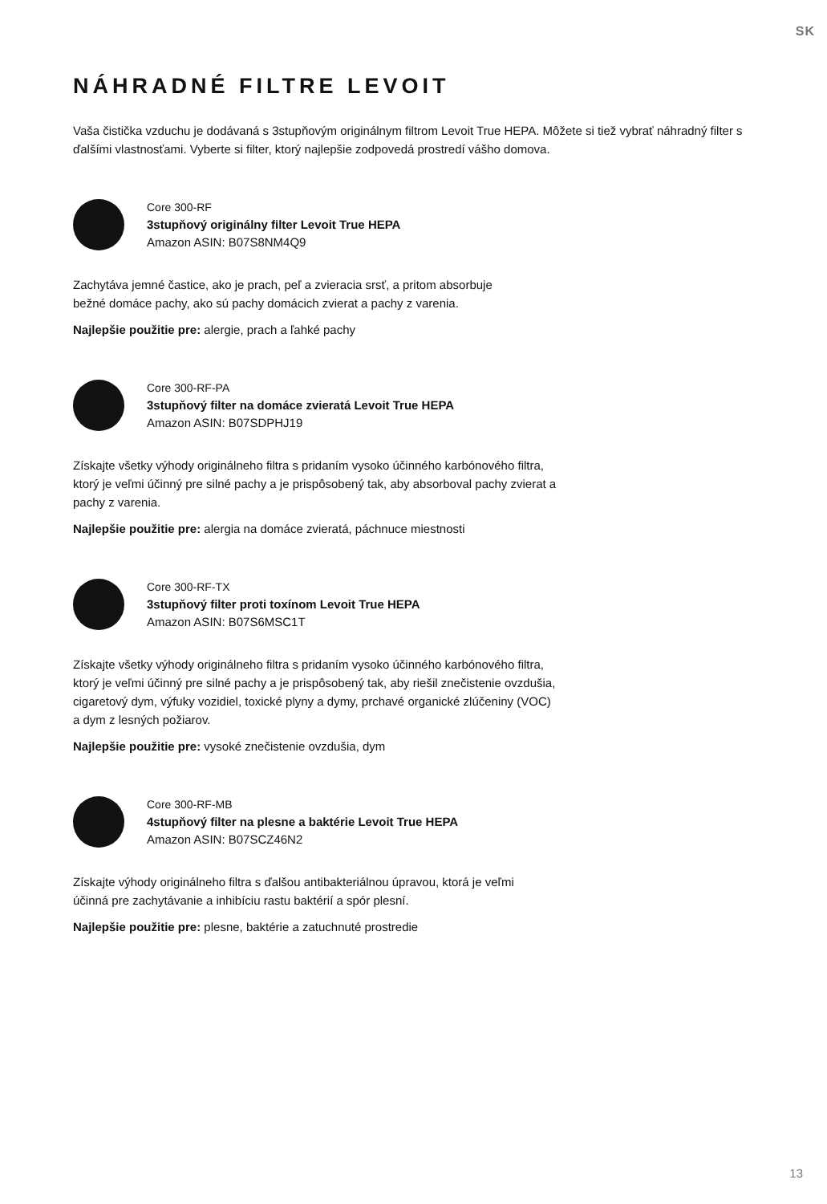SK
NÁHRADNÉ FILTRE LEVOIT
Vaša čistička vzduchu je dodávaná s 3stupňovým originálnym filtrom Levoit True HEPA. Môžete si tiež vybrať náhradný filter s ďalšími vlastnosťami. Vyberte si filter, ktorý najlepšie zodpovedá prostredí vášho domova.
Core 300-RF
3stupňový originálny filter Levoit True HEPA
Amazon ASIN: B07S8NM4Q9
Zachytáva jemné častice, ako je prach, peľ a zvieracia srsť, a pritom absorbuje
bežné domáce pachy, ako sú pachy domácich zvierat a pachy z varenia.
Najlepšie použitie pre: alergie, prach a ľahké pachy
Core 300-RF-PA
3stupňový filter na domáce zvieratá Levoit True HEPA
Amazon ASIN: B07SDPHJ19
Získajte všetky výhody originálneho filtra s pridaním vysoko účinného karbónového filtra,
ktorý je veľmi účinný pre silné pachy a je prispôsobený tak, aby absorboval pachy zvierat a
pachy z varenia.
Najlepšie použitie pre: alergia na domáce zvieratá, páchnuce miestnosti
Core 300-RF-TX
3stupňový filter proti toxínom Levoit True HEPA
Amazon ASIN: B07S6MSC1T
Získajte všetky výhody originálneho filtra s pridaním vysoko účinného karbónového filtra,
ktorý je veľmi účinný pre silné pachy a je prispôsobený tak, aby riešil znečistenie ovzdušia,
cigaretový dym, výfuky vozidiel, toxické plyny a dymy, prchavé organické zlúčeniny (VOC)
a dym z lesných požiarov.
Najlepšie použitie pre: vysoké znečistenie ovzdušia, dym
Core 300-RF-MB
4stupňový filter na plesne a baktérie Levoit True HEPA
Amazon ASIN: B07SCZ46N2
Získajte výhody originálneho filtra s ďalšou antibakteriálnou úpravou, ktorá je veľmi
účinná pre zachytávanie a inhibíciu rastu baktérií a spór plesní.
Najlepšie použitie pre: plesne, baktérie a zatuchnuté prostredie
13